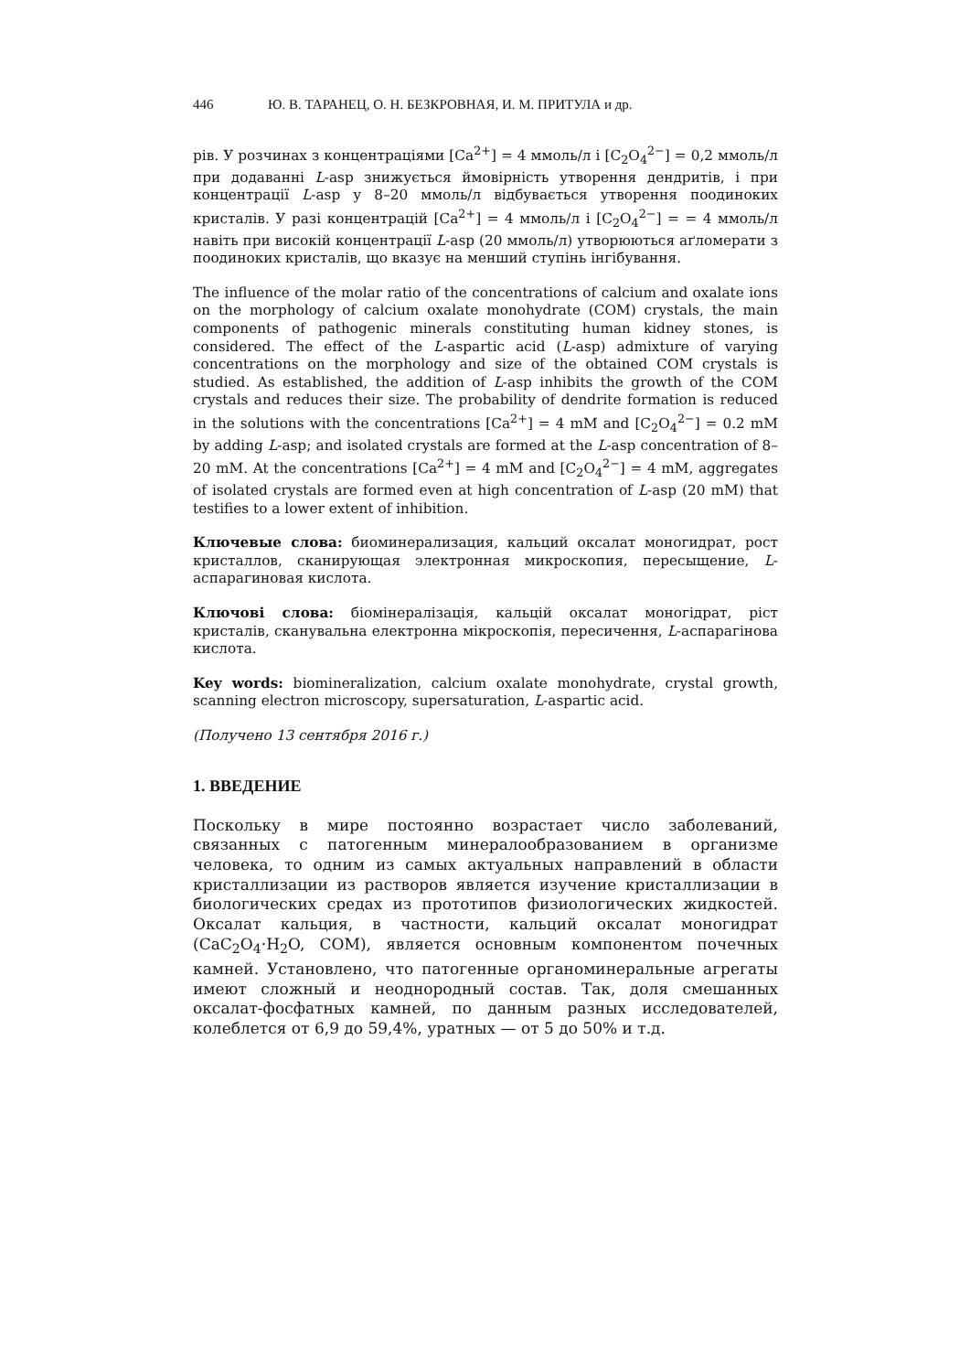446 Ю. В. ТАРАНЕЦ, О. Н. БЕЗКРОВНАЯ, И. М. ПРИТУЛА и др.
рів. У розчинах з концентраціями [Ca<sup>2+</sup>] = 4 ммоль/л і [C<sub>2</sub>O<sub>4</sub><sup>2−</sup>] = 0,2 ммоль/л при додаванні L-asp знижується ймовірність утворення дендритів, і при концентрації L-asp у 8–20 ммоль/л відбувається утворення поодиноких кристалів. У разі концентрацій [Ca<sup>2+</sup>] = 4 ммоль/л і [C<sub>2</sub>O<sub>4</sub><sup>2−</sup>] = = 4 ммоль/л навіть при високій концентрації L-asp (20 ммоль/л) утворюються аґломерати з поодиноких кристалів, що вказує на менший ступінь інгібування.
The influence of the molar ratio of the concentrations of calcium and oxalate ions on the morphology of calcium oxalate monohydrate (COM) crystals, the main components of pathogenic minerals constituting human kidney stones, is considered. The effect of the L-aspartic acid (L-asp) admixture of varying concentrations on the morphology and size of the obtained COM crystals is studied. As established, the addition of L-asp inhibits the growth of the COM crystals and reduces their size. The probability of dendrite formation is reduced in the solutions with the concentrations [Ca<sup>2+</sup>] = 4 mM and [C<sub>2</sub>O<sub>4</sub><sup>2−</sup>] = 0.2 mM by adding L-asp; and isolated crystals are formed at the L-asp concentration of 8–20 mM. At the concentrations [Ca<sup>2+</sup>] = 4 mM and [C<sub>2</sub>O<sub>4</sub><sup>2−</sup>] = 4 mM, aggregates of isolated crystals are formed even at high concentration of L-asp (20 mM) that testifies to a lower extent of inhibition.
Ключевые слова: биоминерализация, кальций оксалат моногидрат, рост кристаллов, сканирующая электронная микроскопия, пересыщение, L-аспарагиновая кислота.
Ключові слова: біомінералізація, кальцій оксалат моногідрат, ріст кристалів, сканувальна електронна мікроскопія, пересичення, L-аспарагінова кислота.
Key words: biomineralization, calcium oxalate monohydrate, crystal growth, scanning electron microscopy, supersaturation, L-aspartic acid.
(Получено 13 сентября 2016 г.)
1. ВВЕДЕНИЕ
Поскольку в мире постоянно возрастает число заболеваний, связанных с патогенным минералообразованием в организме человека, то одним из самых актуальных направлений в области кристаллизации из растворов является изучение кристаллизации в биологических средах из прототипов физиологических жидкостей. Оксалат кальция, в частности, кальций оксалат моногидрат (CaC<sub>2</sub>O<sub>4</sub>·H<sub>2</sub>O, COM), является основным компонентом почечных камней. Установлено, что патогенные органоминеральные агрегаты имеют сложный и неоднородный состав. Так, доля смешанных оксалат-фосфатных камней, по данным разных исследователей, колеблется от 6,9 до 59,4%, уратных — от 5 до 50% и т.д.